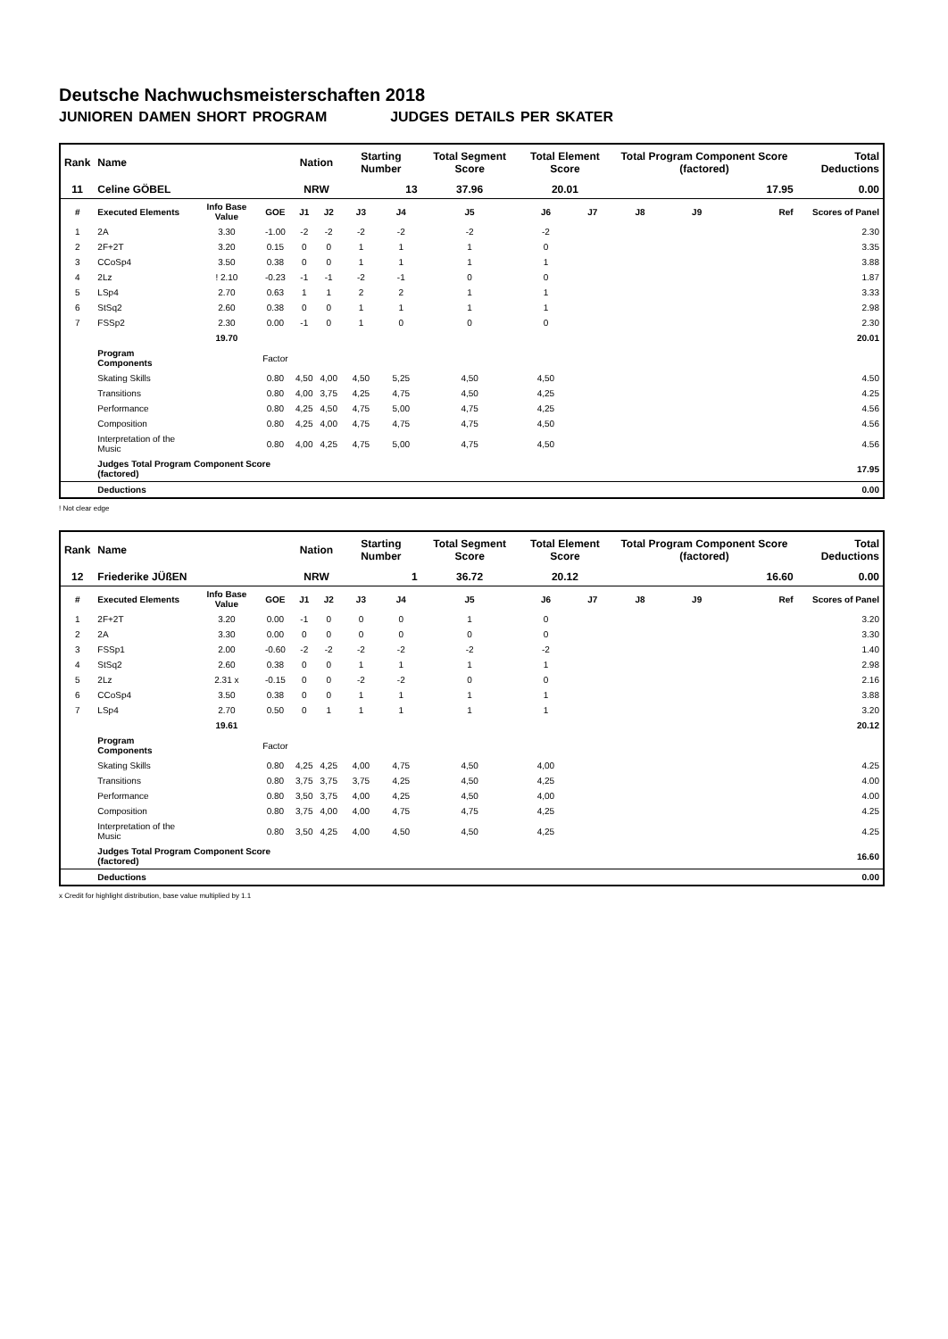Deutsche Nachwuchsmeisterschaften 2018
JUNIOREN DAMEN SHORT PROGRAM JUDGES DETAILS PER SKATER
| Rank | Name | | | Nation | | Starting Number | | Total Segment Score | Total Element Score | | Total Program Component Score (factored) | | | Total Deductions |
| --- | --- | --- | --- | --- | --- | --- | --- | --- | --- | --- | --- | --- | --- | --- |
| 11 | Celine GÖBEL | | | NRW | | 13 | | 37.96 | 20.01 | | 17.95 | | | 0.00 |
| # | Executed Elements | Info Base Value | GOE | J1 | J2 | J3 | J4 | J5 | J6 | J7 | J8 | J9 | Ref | Scores of Panel |
| 1 | 2A | 3.30 | -1.00 | -2 | -2 | -2 | -2 | -2 | -2 | | | | | 2.30 |
| 2 | 2F+2T | 3.20 | 0.15 | 0 | 0 | 1 | 1 | 1 | 0 | | | | | 3.35 |
| 3 | CCoSp4 | 3.50 | 0.38 | 0 | 0 | 1 | 1 | 1 | 1 | | | | | 3.88 |
| 4 | 2Lz | ! 2.10 | -0.23 | -1 | -1 | -2 | -1 | 0 | 0 | | | | | 1.87 |
| 5 | LSp4 | 2.70 | 0.63 | 1 | 1 | 2 | 2 | 1 | 1 | | | | | 3.33 |
| 6 | StSq2 | 2.60 | 0.38 | 0 | 0 | 1 | 1 | 1 | 1 | | | | | 2.98 |
| 7 | FSSp2 | 2.30 | 0.00 | -1 | 0 | 1 | 0 | 0 | 0 | | | | | 2.30 |
| | | 19.70 | | | | | | | | | | | | 20.01 |
| | Program Components | | Factor | | | | | | | | | | | |
| | Skating Skills | | 0.80 | 4,50 | 4,00 | 4,50 | 5,25 | 4,50 | 4,50 | | | | | 4.50 |
| | Transitions | | 0.80 | 4,00 | 3,75 | 4,25 | 4,75 | 4,50 | 4,25 | | | | | 4.25 |
| | Performance | | 0.80 | 4,25 | 4,50 | 4,75 | 5,00 | 4,75 | 4,25 | | | | | 4.56 |
| | Composition | | 0.80 | 4,25 | 4,00 | 4,75 | 4,75 | 4,75 | 4,50 | | | | | 4.56 |
| | Interpretation of the Music | | 0.80 | 4,00 | 4,25 | 4,75 | 5,00 | 4,75 | 4,50 | | | | | 4.56 |
| | Judges Total Program Component Score (factored) | | | | | | | | | | | | | 17.95 |
| | Deductions | | | | | | | | | | | | | 0.00 |
! Not clear edge
| Rank | Name | | | Nation | | Starting Number | | Total Segment Score | Total Element Score | | Total Program Component Score (factored) | | | Total Deductions |
| --- | --- | --- | --- | --- | --- | --- | --- | --- | --- | --- | --- | --- | --- | --- |
| 12 | Friederike JÜßEN | | | NRW | | 1 | | 36.72 | 20.12 | | 16.60 | | | 0.00 |
| # | Executed Elements | Info Base Value | GOE | J1 | J2 | J3 | J4 | J5 | J6 | J7 | J8 | J9 | Ref | Scores of Panel |
| 1 | 2F+2T | 3.20 | 0.00 | -1 | 0 | 0 | 0 | 1 | 0 | | | | | 3.20 |
| 2 | 2A | 3.30 | 0.00 | 0 | 0 | 0 | 0 | 0 | 0 | | | | | 3.30 |
| 3 | FSSp1 | 2.00 | -0.60 | -2 | -2 | -2 | -2 | -2 | -2 | | | | | 1.40 |
| 4 | StSq2 | 2.60 | 0.38 | 0 | 0 | 1 | 1 | 1 | 1 | | | | | 2.98 |
| 5 | 2Lz | 2.31 x | -0.15 | 0 | 0 | -2 | -2 | 0 | 0 | | | | | 2.16 |
| 6 | CCoSp4 | 3.50 | 0.38 | 0 | 0 | 1 | 1 | 1 | 1 | | | | | 3.88 |
| 7 | LSp4 | 2.70 | 0.50 | 0 | 1 | 1 | 1 | 1 | 1 | | | | | 3.20 |
| | | 19.61 | | | | | | | | | | | | 20.12 |
| | Program Components | | Factor | | | | | | | | | | | |
| | Skating Skills | | 0.80 | 4,25 | 4,25 | 4,00 | 4,75 | 4,50 | 4,00 | | | | | 4.25 |
| | Transitions | | 0.80 | 3,75 | 3,75 | 3,75 | 4,25 | 4,50 | 4,25 | | | | | 4.00 |
| | Performance | | 0.80 | 3,50 | 3,75 | 4,00 | 4,25 | 4,50 | 4,00 | | | | | 4.00 |
| | Composition | | 0.80 | 3,75 | 4,00 | 4,00 | 4,75 | 4,75 | 4,25 | | | | | 4.25 |
| | Interpretation of the Music | | 0.80 | 3,50 | 4,25 | 4,00 | 4,50 | 4,50 | 4,25 | | | | | 4.25 |
| | Judges Total Program Component Score (factored) | | | | | | | | | | | | | 16.60 |
| | Deductions | | | | | | | | | | | | | 0.00 |
x Credit for highlight distribution, base value multiplied by 1.1